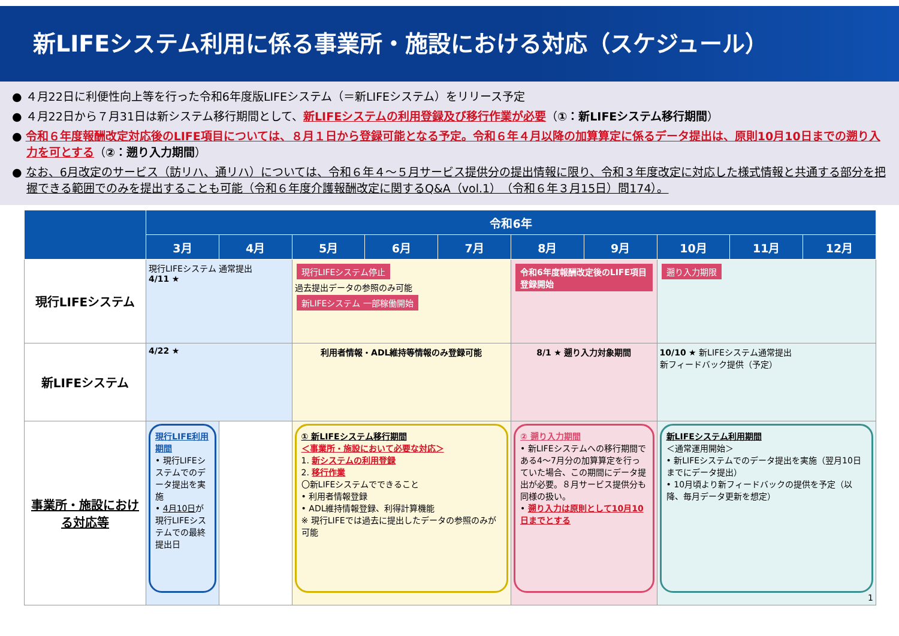新LIFEシステム利用に係る事業所・施設における対応（スケジュール）
● ４月22日に利便性向上等を行った令和6年度版LIFEシステム（＝新LIFEシステム）をリリース予定
● ４月22日から７月31日は新システム移行期間として、新LIFEシステムの利用登録及び移行作業が必要（①：新LIFEシステム移行期間）
● 令和６年度報酬改定対応後のLIFE項目については、８月１日から登録可能となる予定。令和６年４月以降の加算算定に係るデータ提出は、原則10月10日までの遡り入力を可とする（②：遡り入力期間）
● なお、6月改定のサービス（訪リハ、通リハ）については、令和６年４～５月サービス提供分の提出情報に限り、令和３年度改定に対応した様式情報と共通する部分を把握できる範囲でのみを提出することも可能（令和６年度介護報酬改定に関するQ&A（vol.1）（令和６年３月15日）問174）。
| | 令和6年 | | | | | | | | | |
| --- | --- | --- | --- | --- | --- | --- | --- | --- | --- | --- |
| | 3月 | 4月 | 5月 | 6月 | 7月 | 8月 | 9月 | 10月 | 11月 | 12月 |
| 現行LIFEシステム | 現行LIFEシステム 通常提出 4/11 ★ | | 現行LIFEシステム停止 過去提出データの参照のみ可能 新LIFEシステム 一部稼働開始 | | | 令和6年度報酬改定後のLIFE項目登録開始 | | 遡り入力期限 | | |
| 新LIFEシステム | 4/22 ★ | | 利用者情報・ADL維持等情報のみ登録可能 | | | 8/1 ★ 遡り入力対象期間 | | 10/10 ★ 新LIFEシステム通常提出 新フィードバック提供（予定） | | |
| 事業所・施設における対応等 | 現行LIFE利用期間 • 現行LIFEシステムでのデータ提出を実施 • 4月10日 が現行LIFEシステムでの最終提出日 | | ① 新LIFEシステム移行期間 ＜事業所・施設において必要な対応＞ 1. 新システムの利用登録 2. 移行作業 〇新LIFEシステムでできること • 利用者情報登録 • ADL維持情報登録、利得計算機能 ※ 現行LIFEでは過去に提出したデータの参照のみが可能 | | | ② 遡り入力期間 • 新LIFEシステムへの移行期間である4～7月分の加算算定を行っていた場合、この期間にデータ提出が必要。８月サービス提供分も同様の扱い。 • 遡り入力は原則として10月10日までとする | | 新LIFEシステム利用期間 ＜通常運用開始＞ • 新LIFEシステムでのデータ提出を実施（翌月10日までにデータ提出） • 10月頃より新フィードバックの提供を予定（以降、毎月データ更新を想定） 1 | | |